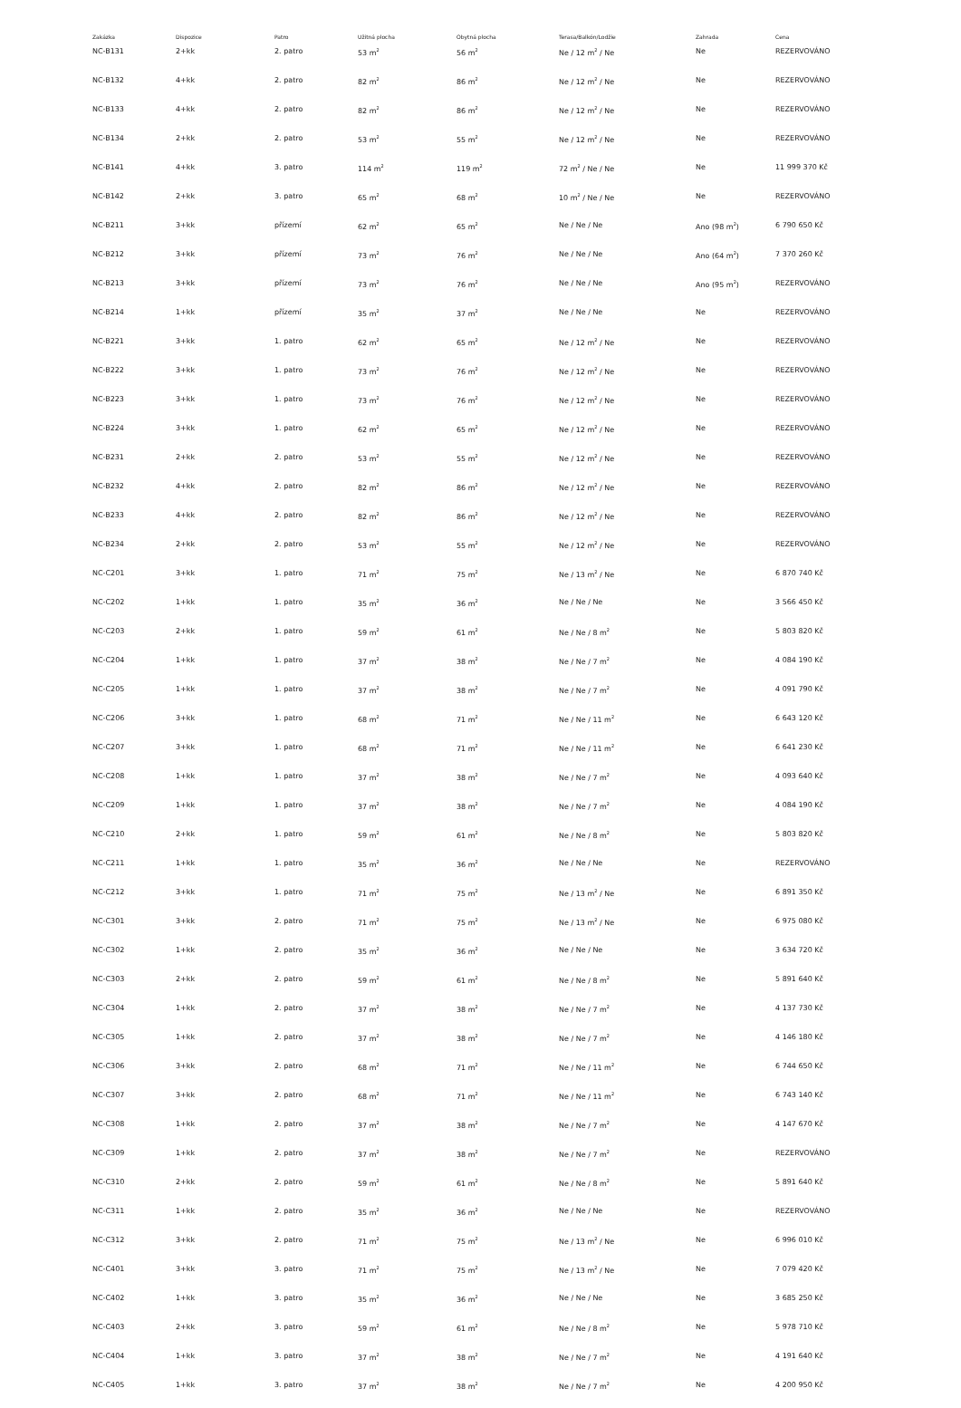| Zakázka | Dispozice | Patro | Užitná plocha | Obytná plocha | Terasa/Balkón/Lodžie | Zahrada | Cena |
| --- | --- | --- | --- | --- | --- | --- | --- |
| NC-B131 | 2+kk | 2. patro | 53 m<sup>2</sup> | 56 m<sup>2</sup> | Ne / 12 m<sup>2</sup> / Ne | Ne | REZERVOVÁNO |
| NC-B132 | 4+kk | 2. patro | 82 m<sup>2</sup> | 86 m<sup>2</sup> | Ne / 12 m<sup>2</sup> / Ne | Ne | REZERVOVÁNO |
| NC-B133 | 4+kk | 2. patro | 82 m<sup>2</sup> | 86 m<sup>2</sup> | Ne / 12 m<sup>2</sup> / Ne | Ne | REZERVOVÁNO |
| NC-B134 | 2+kk | 2. patro | 53 m<sup>2</sup> | 55 m<sup>2</sup> | Ne / 12 m<sup>2</sup> / Ne | Ne | REZERVOVÁNO |
| NC-B141 | 4+kk | 3. patro | 114 m<sup>2</sup> | 119 m<sup>2</sup> | 72 m<sup>2</sup> / Ne / Ne | Ne | 11 999 370 Kč |
| NC-B142 | 2+kk | 3. patro | 65 m<sup>2</sup> | 68 m<sup>2</sup> | 10 m<sup>2</sup> / Ne / Ne | Ne | REZERVOVÁNO |
| NC-B211 | 3+kk | přízemí | 62 m<sup>2</sup> | 65 m<sup>2</sup> | Ne / Ne / Ne | Ano (98 m<sup>2</sup>) | 6 790 650 Kč |
| NC-B212 | 3+kk | přízemí | 73 m<sup>2</sup> | 76 m<sup>2</sup> | Ne / Ne / Ne | Ano (64 m<sup>2</sup>) | 7 370 260 Kč |
| NC-B213 | 3+kk | přízemí | 73 m<sup>2</sup> | 76 m<sup>2</sup> | Ne / Ne / Ne | Ano (95 m<sup>2</sup>) | REZERVOVÁNO |
| NC-B214 | 1+kk | přízemí | 35 m<sup>2</sup> | 37 m<sup>2</sup> | Ne / Ne / Ne | Ne | REZERVOVÁNO |
| NC-B221 | 3+kk | 1. patro | 62 m<sup>2</sup> | 65 m<sup>2</sup> | Ne / 12 m<sup>2</sup> / Ne | Ne | REZERVOVÁNO |
| NC-B222 | 3+kk | 1. patro | 73 m<sup>2</sup> | 76 m<sup>2</sup> | Ne / 12 m<sup>2</sup> / Ne | Ne | REZERVOVÁNO |
| NC-B223 | 3+kk | 1. patro | 73 m<sup>2</sup> | 76 m<sup>2</sup> | Ne / 12 m<sup>2</sup> / Ne | Ne | REZERVOVÁNO |
| NC-B224 | 3+kk | 1. patro | 62 m<sup>2</sup> | 65 m<sup>2</sup> | Ne / 12 m<sup>2</sup> / Ne | Ne | REZERVOVÁNO |
| NC-B231 | 2+kk | 2. patro | 53 m<sup>2</sup> | 55 m<sup>2</sup> | Ne / 12 m<sup>2</sup> / Ne | Ne | REZERVOVÁNO |
| NC-B232 | 4+kk | 2. patro | 82 m<sup>2</sup> | 86 m<sup>2</sup> | Ne / 12 m<sup>2</sup> / Ne | Ne | REZERVOVÁNO |
| NC-B233 | 4+kk | 2. patro | 82 m<sup>2</sup> | 86 m<sup>2</sup> | Ne / 12 m<sup>2</sup> / Ne | Ne | REZERVOVÁNO |
| NC-B234 | 2+kk | 2. patro | 53 m<sup>2</sup> | 55 m<sup>2</sup> | Ne / 12 m<sup>2</sup> / Ne | Ne | REZERVOVÁNO |
| NC-C201 | 3+kk | 1. patro | 71 m<sup>2</sup> | 75 m<sup>2</sup> | Ne / 13 m<sup>2</sup> / Ne | Ne | 6 870 740 Kč |
| NC-C202 | 1+kk | 1. patro | 35 m<sup>2</sup> | 36 m<sup>2</sup> | Ne / Ne / Ne | Ne | 3 566 450 Kč |
| NC-C203 | 2+kk | 1. patro | 59 m<sup>2</sup> | 61 m<sup>2</sup> | Ne / Ne / 8 m<sup>2</sup> | Ne | 5 803 820 Kč |
| NC-C204 | 1+kk | 1. patro | 37 m<sup>2</sup> | 38 m<sup>2</sup> | Ne / Ne / 7 m<sup>2</sup> | Ne | 4 084 190 Kč |
| NC-C205 | 1+kk | 1. patro | 37 m<sup>2</sup> | 38 m<sup>2</sup> | Ne / Ne / 7 m<sup>2</sup> | Ne | 4 091 790 Kč |
| NC-C206 | 3+kk | 1. patro | 68 m<sup>2</sup> | 71 m<sup>2</sup> | Ne / Ne / 11 m<sup>2</sup> | Ne | 6 643 120 Kč |
| NC-C207 | 3+kk | 1. patro | 68 m<sup>2</sup> | 71 m<sup>2</sup> | Ne / Ne / 11 m<sup>2</sup> | Ne | 6 641 230 Kč |
| NC-C208 | 1+kk | 1. patro | 37 m<sup>2</sup> | 38 m<sup>2</sup> | Ne / Ne / 7 m<sup>2</sup> | Ne | 4 093 640 Kč |
| NC-C209 | 1+kk | 1. patro | 37 m<sup>2</sup> | 38 m<sup>2</sup> | Ne / Ne / 7 m<sup>2</sup> | Ne | 4 084 190 Kč |
| NC-C210 | 2+kk | 1. patro | 59 m<sup>2</sup> | 61 m<sup>2</sup> | Ne / Ne / 8 m<sup>2</sup> | Ne | 5 803 820 Kč |
| NC-C211 | 1+kk | 1. patro | 35 m<sup>2</sup> | 36 m<sup>2</sup> | Ne / Ne / Ne | Ne | REZERVOVÁNO |
| NC-C212 | 3+kk | 1. patro | 71 m<sup>2</sup> | 75 m<sup>2</sup> | Ne / 13 m<sup>2</sup> / Ne | Ne | 6 891 350 Kč |
| NC-C301 | 3+kk | 2. patro | 71 m<sup>2</sup> | 75 m<sup>2</sup> | Ne / 13 m<sup>2</sup> / Ne | Ne | 6 975 080 Kč |
| NC-C302 | 1+kk | 2. patro | 35 m<sup>2</sup> | 36 m<sup>2</sup> | Ne / Ne / Ne | Ne | 3 634 720 Kč |
| NC-C303 | 2+kk | 2. patro | 59 m<sup>2</sup> | 61 m<sup>2</sup> | Ne / Ne / 8 m<sup>2</sup> | Ne | 5 891 640 Kč |
| NC-C304 | 1+kk | 2. patro | 37 m<sup>2</sup> | 38 m<sup>2</sup> | Ne / Ne / 7 m<sup>2</sup> | Ne | 4 137 730 Kč |
| NC-C305 | 1+kk | 2. patro | 37 m<sup>2</sup> | 38 m<sup>2</sup> | Ne / Ne / 7 m<sup>2</sup> | Ne | 4 146 180 Kč |
| NC-C306 | 3+kk | 2. patro | 68 m<sup>2</sup> | 71 m<sup>2</sup> | Ne / Ne / 11 m<sup>2</sup> | Ne | 6 744 650 Kč |
| NC-C307 | 3+kk | 2. patro | 68 m<sup>2</sup> | 71 m<sup>2</sup> | Ne / Ne / 11 m<sup>2</sup> | Ne | 6 743 140 Kč |
| NC-C308 | 1+kk | 2. patro | 37 m<sup>2</sup> | 38 m<sup>2</sup> | Ne / Ne / 7 m<sup>2</sup> | Ne | 4 147 670 Kč |
| NC-C309 | 1+kk | 2. patro | 37 m<sup>2</sup> | 38 m<sup>2</sup> | Ne / Ne / 7 m<sup>2</sup> | Ne | REZERVOVÁNO |
| NC-C310 | 2+kk | 2. patro | 59 m<sup>2</sup> | 61 m<sup>2</sup> | Ne / Ne / 8 m<sup>2</sup> | Ne | 5 891 640 Kč |
| NC-C311 | 1+kk | 2. patro | 35 m<sup>2</sup> | 36 m<sup>2</sup> | Ne / Ne / Ne | Ne | REZERVOVÁNO |
| NC-C312 | 3+kk | 2. patro | 71 m<sup>2</sup> | 75 m<sup>2</sup> | Ne / 13 m<sup>2</sup> / Ne | Ne | 6 996 010 Kč |
| NC-C401 | 3+kk | 3. patro | 71 m<sup>2</sup> | 75 m<sup>2</sup> | Ne / 13 m<sup>2</sup> / Ne | Ne | 7 079 420 Kč |
| NC-C402 | 1+kk | 3. patro | 35 m<sup>2</sup> | 36 m<sup>2</sup> | Ne / Ne / Ne | Ne | 3 685 250 Kč |
| NC-C403 | 2+kk | 3. patro | 59 m<sup>2</sup> | 61 m<sup>2</sup> | Ne / Ne / 8 m<sup>2</sup> | Ne | 5 978 710 Kč |
| NC-C404 | 1+kk | 3. patro | 37 m<sup>2</sup> | 38 m<sup>2</sup> | Ne / Ne / 7 m<sup>2</sup> | Ne | 4 191 640 Kč |
| NC-C405 | 1+kk | 3. patro | 37 m<sup>2</sup> | 38 m<sup>2</sup> | Ne / Ne / 7 m<sup>2</sup> | Ne | 4 200 950 Kč |